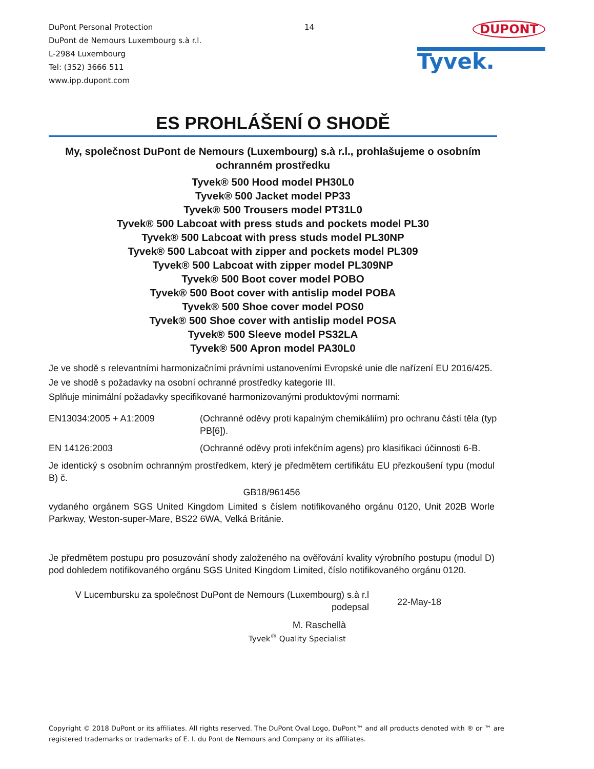DuPont Personal Protection
DuPont de Nemours Luxembourg s.à r.l.
L-2984 Luxembourg
Tel: (352) 3666 511
www.ipp.dupont.com
14
DUPONT
Tyvek.
ES PROHLÁŠENÍ O SHODĚ
My, společnost DuPont de Nemours (Luxembourg) s.à r.l., prohlašujeme o osobním ochranném prostředku
Tyvek® 500 Hood model PH30L0
Tyvek® 500 Jacket model PP33
Tyvek® 500 Trousers model PT31L0
Tyvek® 500 Labcoat with press studs and pockets model PL30
Tyvek® 500 Labcoat with press studs model PL30NP
Tyvek® 500 Labcoat with zipper and pockets model PL309
Tyvek® 500 Labcoat with zipper model PL309NP
Tyvek® 500 Boot cover model POBO
Tyvek® 500 Boot cover with antislip model POBA
Tyvek® 500 Shoe cover model POS0
Tyvek® 500 Shoe cover with antislip model POSA
Tyvek® 500 Sleeve model PS32LA
Tyvek® 500 Apron model PA30L0
Je ve shodě s relevantními harmonizačními právními ustanoveními Evropské unie dle nařízení EU 2016/425.
Je ve shodě s požadavky na osobní ochranné prostředky kategorie III.
Splňuje minimální požadavky specifikované harmonizovanými produktovými normami:
EN13034:2005 + A1:2009 (Ochranné oděvy proti kapalným chemikáliím) pro ochranu částí těla (typ PB[6]).
EN 14126:2003 (Ochranné oděvy proti infekčním agens) pro klasifikaci účinnosti 6-B.
Je identický s osobním ochranným prostředkem, který je předmětem certifikátu EU přezkoušení typu (modul B) č.
GB18/961456
vydaného orgánem SGS United Kingdom Limited s číslem notifikovaného orgánu 0120, Unit 202B Worle Parkway, Weston-super-Mare, BS22 6WA, Velká Británie.
Je předmětem postupu pro posuzování shody založeného na ověřování kvality výrobního postupu (modul D) pod dohledem notifikovaného orgánu SGS United Kingdom Limited, číslo notifikovaného orgánu 0120.
V Lucembursku za společnost DuPont de Nemours (Luxembourg) s.à r.l
podepsal
22-May-18
M. Raschellà
Tyvek<sup>®</sup> Quality Specialist
Copyright © 2018 DuPont or its affiliates. All rights reserved. The DuPont Oval Logo, DuPont™ and all products denoted with ® or ™ are registered trademarks or trademarks of E. I. du Pont de Nemours and Company or its affiliates.